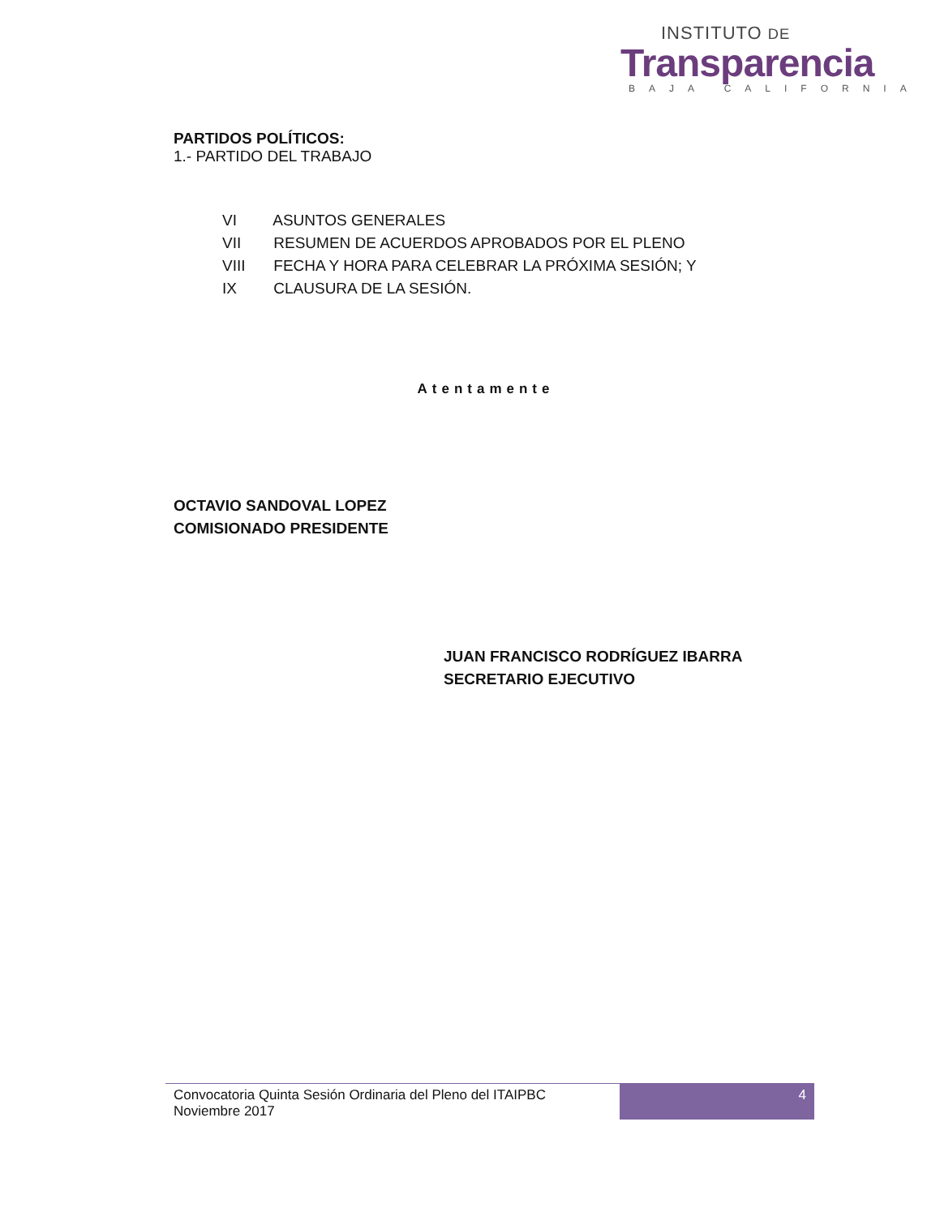INSTITUTO DE
Transparencia
BAJA CALIFORNIA
PARTIDOS POLÍTICOS:
1.- PARTIDO DEL TRABAJO
VI ASUNTOS GENERALES
VII RESUMEN DE ACUERDOS APROBADOS POR EL PLENO
VIII FECHA Y HORA PARA CELEBRAR LA PRÓXIMA SESIÓN; Y
IX CLAUSURA DE LA SESIÓN.
Atentamente
OCTAVIO SANDOVAL LOPEZ
COMISIONADO PRESIDENTE
JUAN FRANCISCO RODRÍGUEZ IBARRA
SECRETARIO EJECUTIVO
Convocatoria Quinta Sesión Ordinaria del Pleno del ITAIPBC
Noviembre 2017
4